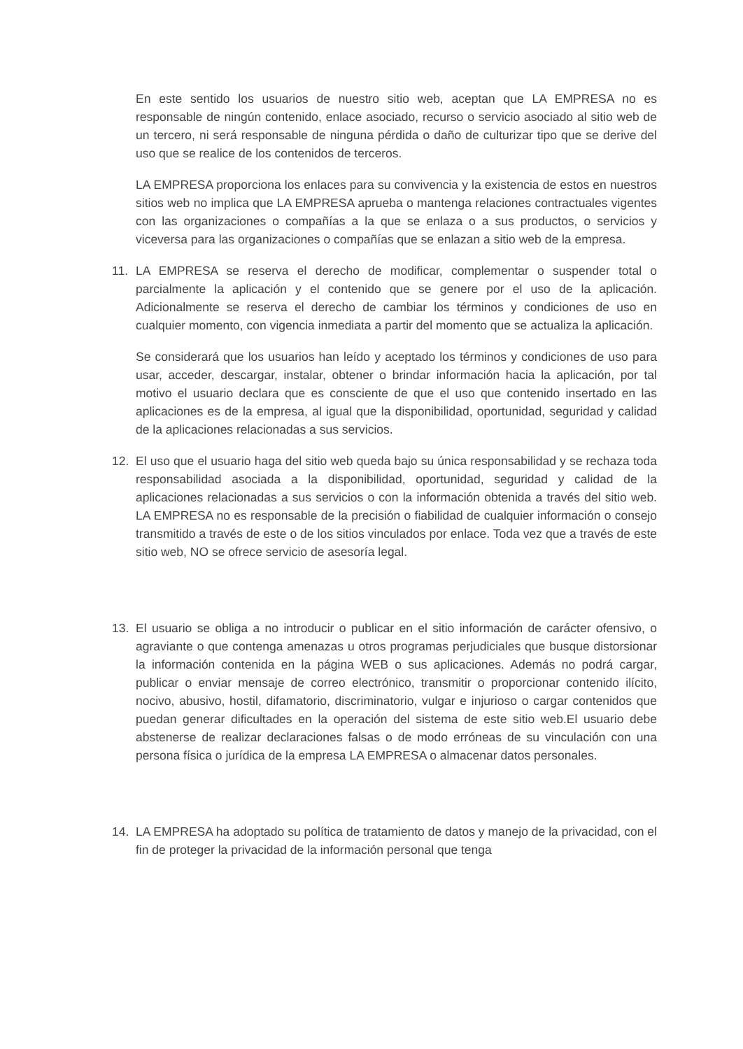En este sentido los usuarios de nuestro sitio web, aceptan que LA EMPRESA no es responsable de ningún contenido, enlace asociado, recurso o servicio asociado al sitio web de un tercero, ni será responsable de ninguna pérdida o daño de culturizar tipo que se derive del uso que se realice de los contenidos de terceros.
LA EMPRESA proporciona los enlaces para su convivencia y la existencia de estos en nuestros sitios web no implica que LA EMPRESA aprueba o mantenga relaciones contractuales vigentes con las organizaciones o compañías a la que se enlaza o a sus productos, o servicios y viceversa para las organizaciones o compañías que se enlazan a sitio web de la empresa.
11. LA EMPRESA se reserva el derecho de modificar, complementar o suspender total o parcialmente la aplicación y el contenido que se genere por el uso de la aplicación. Adicionalmente se reserva el derecho de cambiar los términos y condiciones de uso en cualquier momento, con vigencia inmediata a partir del momento que se actualiza la aplicación.
Se considerará que los usuarios han leído y aceptado los términos y condiciones de uso para usar, acceder, descargar, instalar, obtener o brindar información hacia la aplicación, por tal motivo el usuario declara que es consciente de que el uso que contenido insertado en las aplicaciones es de la empresa, al igual que la disponibilidad, oportunidad, seguridad y calidad de la aplicaciones relacionadas a sus servicios.
12. El uso que el usuario haga del sitio web queda bajo su única responsabilidad y se rechaza toda responsabilidad asociada a la disponibilidad, oportunidad, seguridad y calidad de la aplicaciones relacionadas a sus servicios o con la información obtenida a través del sitio web. LA EMPRESA no es responsable de la precisión o fiabilidad de cualquier información o consejo transmitido a través de este o de los sitios vinculados por enlace. Toda vez que a través de este sitio web, NO se ofrece servicio de asesoría legal.
13. El usuario se obliga a no introducir o publicar en el sitio información de carácter ofensivo, o agraviante o que contenga amenazas u otros programas perjudiciales que busque distorsionar la información contenida en la página WEB o sus aplicaciones. Además no podrá cargar, publicar o enviar mensaje de correo electrónico, transmitir o proporcionar contenido ilícito, nocivo, abusivo, hostil, difamatorio, discriminatorio, vulgar e injurioso o cargar contenidos que puedan generar dificultades en la operación del sistema de este sitio web.El usuario debe abstenerse de realizar declaraciones falsas o de modo erróneas de su vinculación con una persona física o jurídica de la empresa LA EMPRESA o almacenar datos personales.
14. LA EMPRESA ha adoptado su política de tratamiento de datos y manejo de la privacidad, con el fin de proteger la privacidad de la información personal que tenga